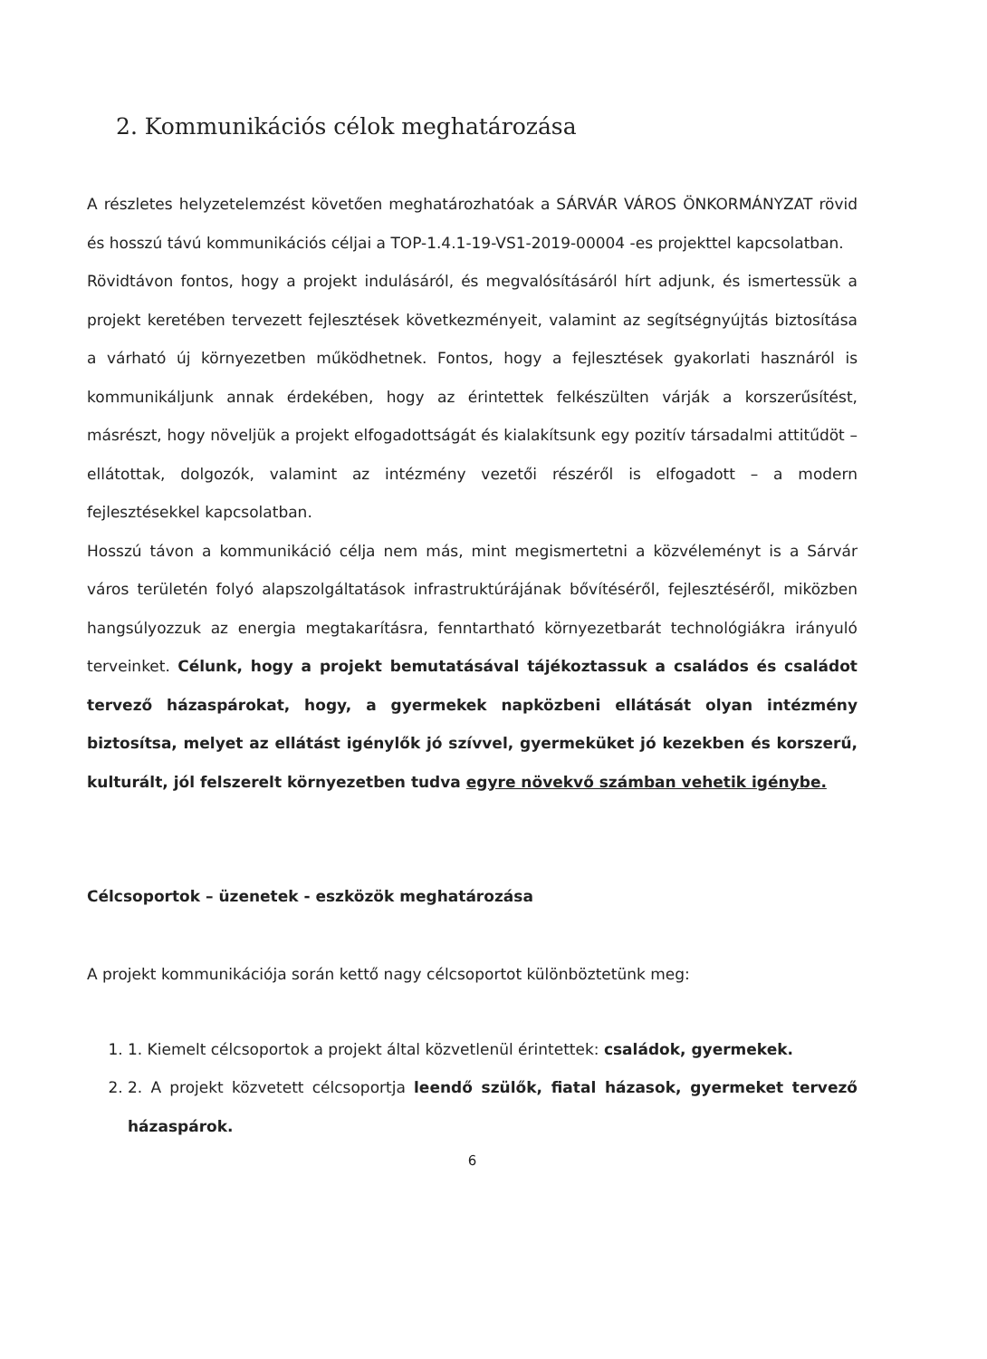2. Kommunikációs célok meghatározása
A részletes helyzetelemzést követően meghatározhatóak a SÁRVÁR VÁROS ÖNKORMÁNYZAT rövid és hosszú távú kommunikációs céljai a TOP-1.4.1-19-VS1-2019-00004 -es projekttel kapcsolatban.
Rövidtávon fontos, hogy a projekt indulásáról, és megvalósításáról hírt adjunk, és ismertessük a projekt keretében tervezett fejlesztések következményeit, valamint az segítségnyújtás biztosítása a várható új környezetben működhetnek. Fontos, hogy a fejlesztések gyakorlati hasznáról is kommunikáljunk annak érdekében, hogy az érintettek felkészülten várják a korszerűsítést, másrészt, hogy növeljük a projekt elfogadottságát és kialakítsunk egy pozitív társadalmi attitűdöt – ellátottak, dolgozók, valamint az intézmény vezetői részéről is elfogadott – a modern fejlesztésekkel kapcsolatban.
Hosszú távon a kommunikáció célja nem más, mint megismertetni a közvéleményt is a Sárvár város területén folyó alapszolgáltatások infrastruktúrájának bővítéséről, fejlesztéséről, miközben hangsúlyozzuk az energia megtakarításra, fenntartható környezetbarát technológiákra irányuló terveinket. Célunk, hogy a projekt bemutatásával tájékoztassuk a családos és családot tervező házaspárokat, hogy, a gyermekek napközbeni ellátását olyan intézmény biztosítsa, melyet az ellátást igénylők jó szívvel, gyermeküket jó kezekben és korszerű, kulturált, jól felszerelt környezetben tudva egyre növekvő számban vehetik igénybe.
Célcsoportok – üzenetek - eszközök meghatározása
A projekt kommunikációja során kettő nagy célcsoportot különböztetünk meg:
1. 1. Kiemelt célcsoportok a projekt által közvetlenül érintettek: családok, gyermekek.
2. 2. A projekt közvetett célcsoportja leendő szülők, fiatal házasok, gyermeket tervező házaspárok.
6